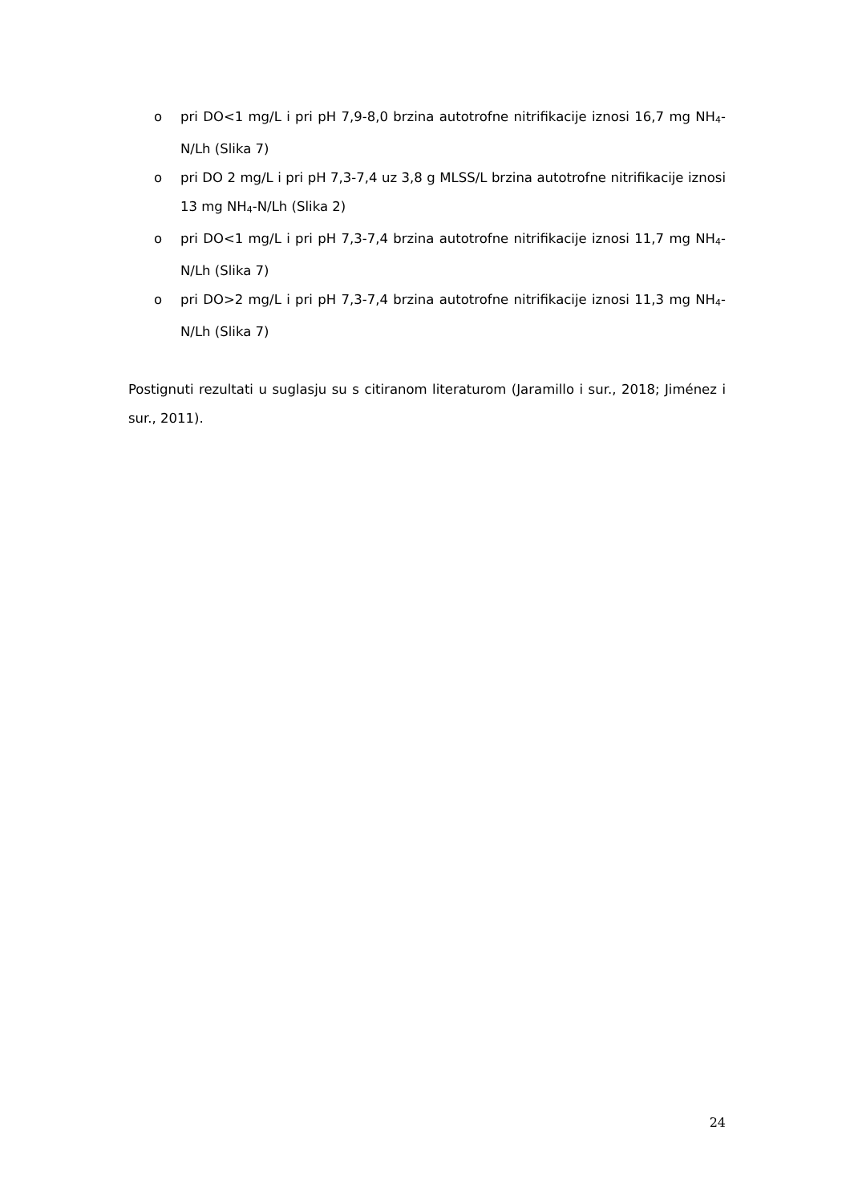o pri DO<1 mg/L i pri pH 7,9-8,0 brzina autotrofne nitrifikacije iznosi 16,7 mg NH<sub>4</sub>-N/Lh (Slika 7)
o pri DO 2 mg/L i pri pH 7,3-7,4 uz 3,8 g MLSS/L brzina autotrofne nitrifikacije iznosi 13 mg NH<sub>4</sub>-N/Lh (Slika 2)
o pri DO<1 mg/L i pri pH 7,3-7,4 brzina autotrofne nitrifikacije iznosi 11,7 mg NH<sub>4</sub>-N/Lh (Slika 7)
o pri DO>2 mg/L i pri pH 7,3-7,4 brzina autotrofne nitrifikacije iznosi 11,3 mg NH<sub>4</sub>-N/Lh (Slika 7)
Postignuti rezultati u suglasju su s citiranom literaturom (Jaramillo i sur., 2018; Jiménez i sur., 2011).
24